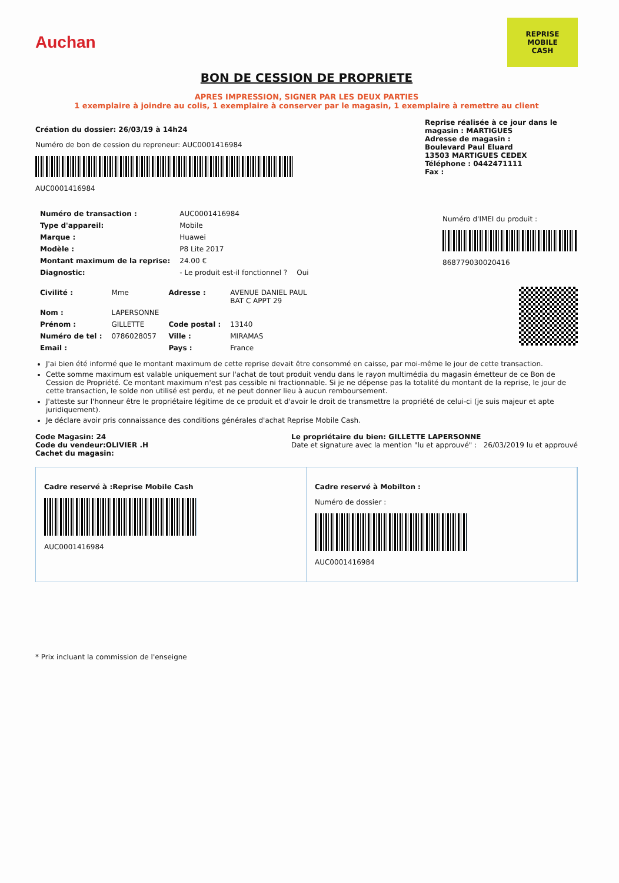Auchan
REPRISE
MOBILE
CASH
BON DE CESSION DE PROPRIETE
APRES IMPRESSION, SIGNER PAR LES DEUX PARTIES
1 exemplaire à joindre au colis, 1 exemplaire à conserver par le magasin, 1 exemplaire à remettre au client
Création du dossier: 26/03/19 à 14h24
Numéro de bon de cession du repreneur: AUC0001416984
AUC0001416984
Reprise réalisée à ce jour dans le magasin : MARTIGUES
Adresse de magasin :
Boulevard Paul Eluard
13503 MARTIGUES CEDEX
Téléphone : 0442471111
Fax :
| Numéro de transaction : | AUC0001416984 | |
| Type d'appareil: | Mobile | |
| Marque : | Huawei | |
| Modèle : | P8 Lite 2017 | |
| Montant maximum de la reprise: | 24.00 € | |
| Diagnostic: | - Le produit est-il fonctionnel ? | Oui |
Numéro d'IMEI du produit :
868779030020416
| Civilité : | Mme | Adresse : | AVENUE DANIEL PAUL BAT C APPT 29 |
| Nom : | LAPERSONNE | | |
| Prénom : | GILLETTE | Code postal : | 13140 |
| Numéro de tel : | 0786028057 | Ville : | MIRAMAS |
| Email : | | Pays : | France |
J'ai bien été informé que le montant maximum de cette reprise devait être consommé en caisse, par moi-même le jour de cette transaction.
Cette somme maximum est valable uniquement sur l'achat de tout produit vendu dans le rayon multimédia du magasin émetteur de ce Bon de Cession de Propriété. Ce montant maximum n'est pas cessible ni fractionnable. Si je ne dépense pas la totalité du montant de la reprise, le jour de cette transaction, le solde non utilisé est perdu, et ne peut donner lieu à aucun remboursement.
J'atteste sur l'honneur être le propriétaire légitime de ce produit et d'avoir le droit de transmettre la propriété de celui-ci (je suis majeur et apte juridiquement).
Je déclare avoir pris connaissance des conditions générales d'achat Reprise Mobile Cash.
Code Magasin: 24
Code du vendeur:OLIVIER .H
Cachet du magasin:
Le propriétaire du bien: GILLETTE LAPERSONNE
Date et signature avec la mention "lu et approuvé" : 26/03/2019 lu et approuvé
Cadre reservé à :Reprise Mobile Cash
AUC0001416984
Cadre reservé à Mobilton :
Numéro de dossier :
AUC0001416984
* Prix incluant la commission de l'enseigne